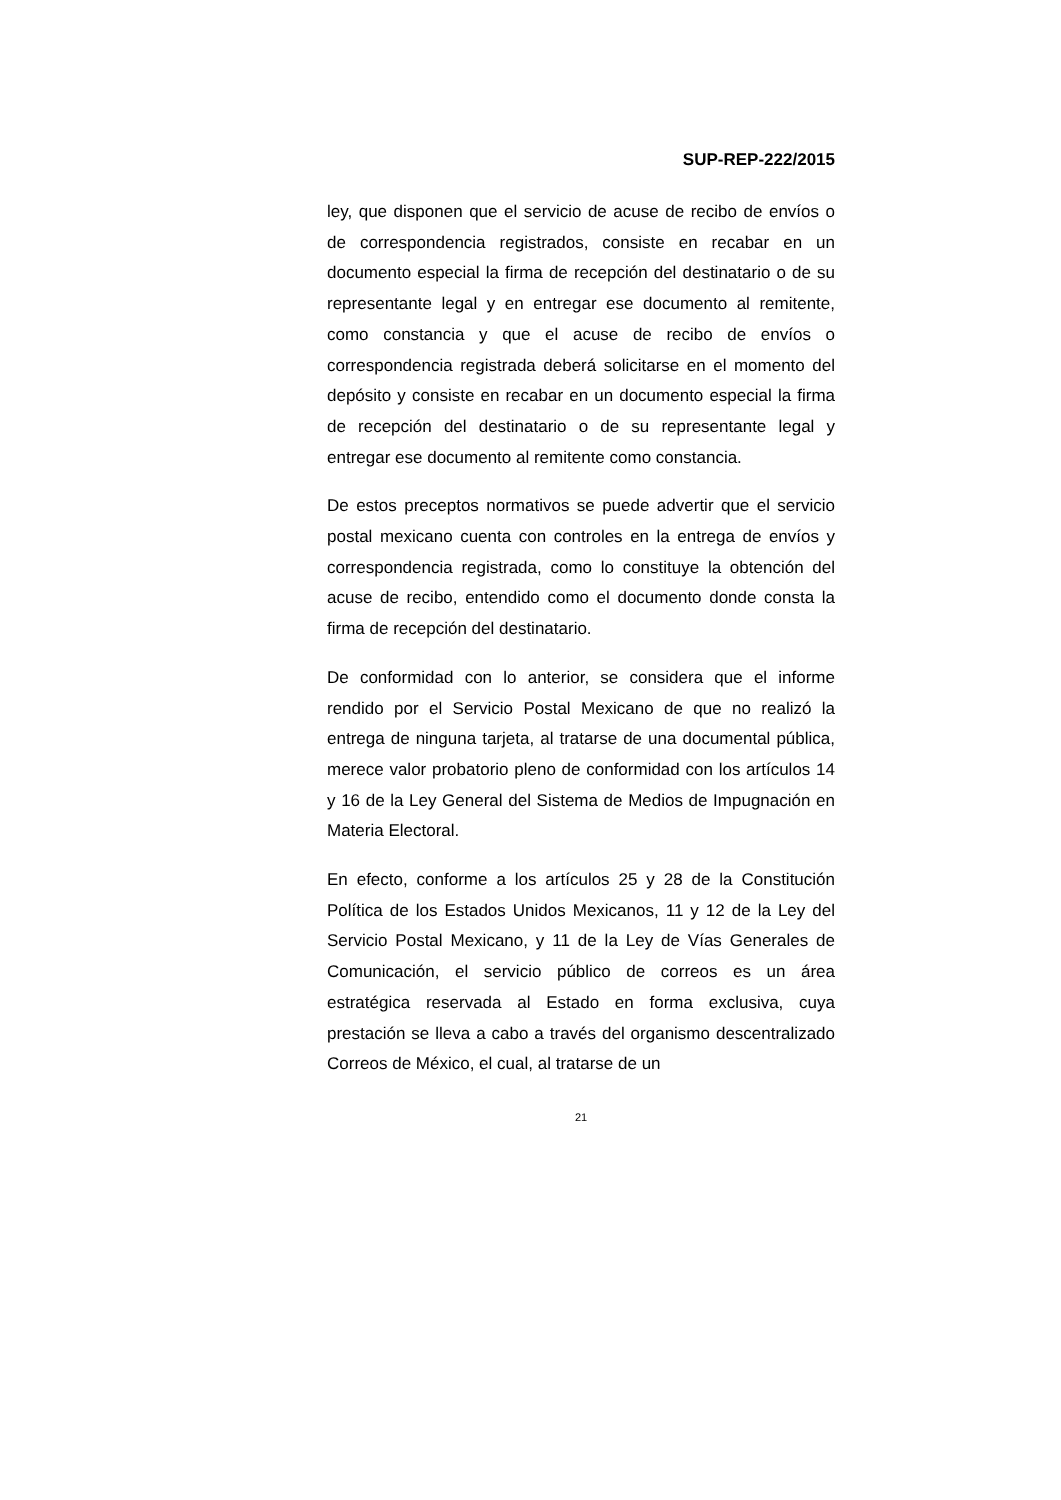SUP-REP-222/2015
ley, que disponen que el servicio de acuse de recibo de envíos o de correspondencia registrados, consiste en recabar en un documento especial la firma de recepción del destinatario o de su representante legal y en entregar ese documento al remitente, como constancia y que el acuse de recibo de envíos o correspondencia registrada deberá solicitarse en el momento del depósito y consiste en recabar en un documento especial la firma de recepción del destinatario o de su representante legal y entregar ese documento al remitente como constancia.
De estos preceptos normativos se puede advertir que el servicio postal mexicano cuenta con controles en la entrega de envíos y correspondencia registrada, como lo constituye la obtención del acuse de recibo, entendido como el documento donde consta la firma de recepción del destinatario.
De conformidad con lo anterior, se considera que el informe rendido por el Servicio Postal Mexicano de que no realizó la entrega de ninguna tarjeta, al tratarse de una documental pública, merece valor probatorio pleno de conformidad con los artículos 14 y 16 de la Ley General del Sistema de Medios de Impugnación en Materia Electoral.
En efecto, conforme a los artículos 25 y 28 de la Constitución Política de los Estados Unidos Mexicanos, 11 y 12 de la Ley del Servicio Postal Mexicano, y 11 de la Ley de Vías Generales de Comunicación, el servicio público de correos es un área estratégica reservada al Estado en forma exclusiva, cuya prestación se lleva a cabo a través del organismo descentralizado Correos de México, el cual, al tratarse de un
21